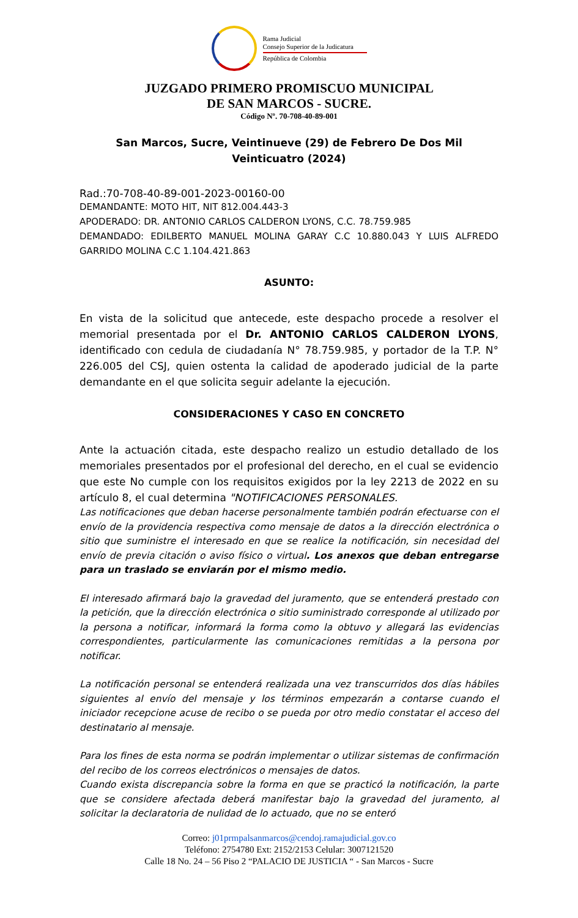Rama Judicial
Consejo Superior de la Judicatura
República de Colombia
JUZGADO PRIMERO PROMISCUO MUNICIPAL
DE SAN MARCOS - SUCRE.
Código Nº. 70-708-40-89-001
San Marcos, Sucre, Veintinueve (29) de Febrero De Dos Mil Veinticuatro (2024)
Rad.:70-708-40-89-001-2023-00160-00
DEMANDANTE: MOTO HIT, NIT 812.004.443-3
APODERADO: DR. ANTONIO CARLOS CALDERON LYONS, C.C. 78.759.985
DEMANDADO: EDILBERTO MANUEL MOLINA GARAY C.C 10.880.043 Y LUIS ALFREDO GARRIDO MOLINA C.C 1.104.421.863
ASUNTO:
En vista de la solicitud que antecede, este despacho procede a resolver el memorial presentada por el Dr. ANTONIO CARLOS CALDERON LYONS, identificado con cedula de ciudadanía N° 78.759.985, y portador de la T.P. N° 226.005 del CSJ, quien ostenta la calidad de apoderado judicial de la parte demandante en el que solicita seguir adelante la ejecución.
CONSIDERACIONES Y CASO EN CONCRETO
Ante la actuación citada, este despacho realizo un estudio detallado de los memoriales presentados por el profesional del derecho, en el cual se evidencio que este No cumple con los requisitos exigidos por la ley 2213 de 2022 en su artículo 8, el cual determina "NOTIFICACIONES PERSONALES.
Las notificaciones que deban hacerse personalmente también podrán efectuarse con el envío de la providencia respectiva como mensaje de datos a la dirección electrónica o sitio que suministre el interesado en que se realice la notificación, sin necesidad del envío de previa citación o aviso físico o virtual. Los anexos que deban entregarse para un traslado se enviarán por el mismo medio.
El interesado afirmará bajo la gravedad del juramento, que se entenderá prestado con la petición, que la dirección electrónica o sitio suministrado corresponde al utilizado por la persona a notificar, informará la forma como la obtuvo y allegará las evidencias correspondientes, particularmente las comunicaciones remitidas a la persona por notificar.
La notificación personal se entenderá realizada una vez transcurridos dos días hábiles siguientes al envío del mensaje y los términos empezarán a contarse cuando el iniciador recepcione acuse de recibo o se pueda por otro medio constatar el acceso del destinatario al mensaje.
Para los fines de esta norma se podrán implementar o utilizar sistemas de confirmación del recibo de los correos electrónicos o mensajes de datos.
Cuando exista discrepancia sobre la forma en que se practicó la notificación, la parte que se considere afectada deberá manifestar bajo la gravedad del juramento, al solicitar la declaratoria de nulidad de lo actuado, que no se enteró
Correo: j01prmpalsanmarcos@cendoj.ramajudicial.gov.co
Teléfono: 2754780 Ext: 2152/2153 Celular: 3007121520
Calle 18 No. 24 – 56 Piso 2 “PALACIO DE JUSTICIA “ - San Marcos - Sucre